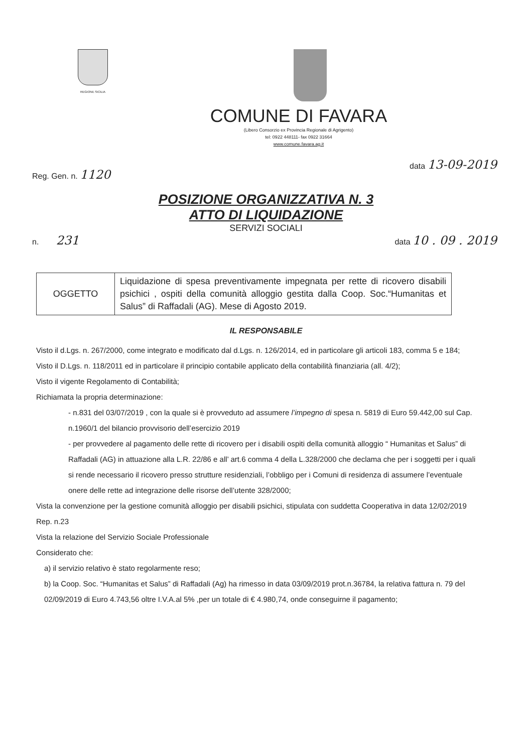REGIONE SICILIA
COMUNE DI FAVARA
(Libero Consorzio ex Provincia Regionale di Agrigento)
tel: 0922 448111- fax 0922 31664
www.comune.favara.ag.it
Reg. Gen. n. 1120 data 13-09-2019
POSIZIONE ORGANIZZATIVA N. 3
ATTO DI LIQUIDAZIONE
SERVIZI SOCIALI
n. 231 data 10 . 09 . 2019
| OGGETTO | Liquidazione di spesa preventivamente impegnata per rette di ricovero disabili psichici , ospiti della comunità alloggio gestita dalla Coop. Soc.“Humanitas et Salus” di Raffadali (AG). Mese di Agosto 2019. |
IL RESPONSABILE
Visto il d.Lgs. n. 267/2000, come integrato e modificato dal d.Lgs. n. 126/2014, ed in particolare gli articoli 183, comma 5 e 184;
Visto il D.Lgs. n. 118/2011 ed in particolare il principio contabile applicato della contabilità finanziaria (all. 4/2);
Visto il vigente Regolamento di Contabilità;
Richiamata la propria determinazione:
- n.831 del 03/07/2019 , con la quale si è provveduto ad assumere l’impegno di spesa n. 5819 di Euro 59.442,00 sul Cap. n.1960/1 del bilancio provvisorio dell’esercizio 2019
- per provvedere al pagamento delle rette di ricovero per i disabili ospiti della comunità alloggio “ Humanitas et Salus” di Raffadali (AG) in attuazione alla L.R. 22/86 e all’ art.6 comma 4 della L.328/2000 che declama che per i soggetti per i quali si rende necessario il ricovero presso strutture residenziali, l’obbligo per i Comuni di residenza di assumere l’eventuale onere delle rette ad integrazione delle risorse dell’utente 328/2000;
Vista la convenzione per la gestione comunità alloggio per disabili psichici, stipulata con suddetta Cooperativa in data 12/02/2019 Rep. n.23
Vista la relazione del Servizio Sociale Professionale
Considerato che:
a) il servizio relativo è stato regolarmente reso;
b) la Coop. Soc. “Humanitas et Salus” di Raffadali (Ag) ha rimesso in data 03/09/2019 prot.n.36784, la relativa fattura n. 79 del 02/09/2019 di Euro 4.743,56 oltre I.V.A.al 5% ,per un totale di € 4.980,74, onde conseguirne il pagamento;